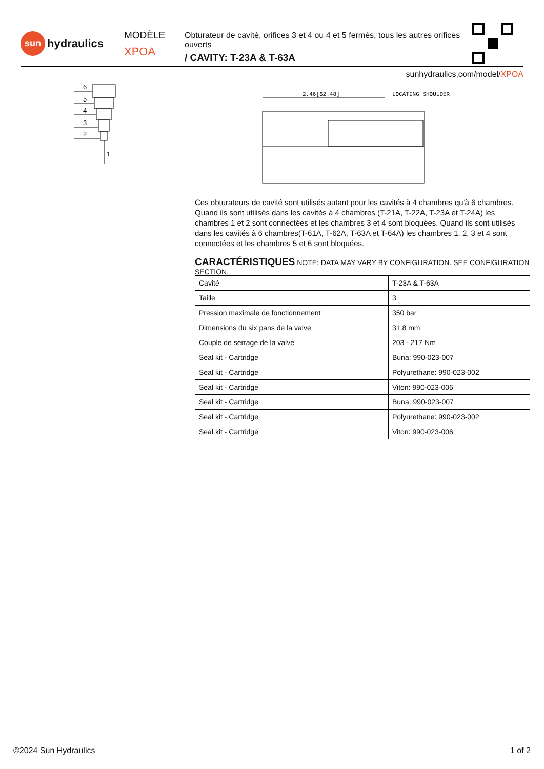sun
hydraulics
MODÈLE
XPOA
Obturateur de cavité, orifices 3 et 4 ou 4 et 5 fermés, tous les autres orifices ouverts
/ CAVITY: T-23A & T-63A
sunhydraulics.com/model/XPOA
6
5
4
3
2
1
2.46[62.48]
LOCATING SHOULDER
Ces obturateurs de cavité sont utilisés autant pour les cavités à 4 chambres qu'à 6 chambres. Quand ils sont utilisés dans les cavités à 4 chambres (T-21A, T-22A, T-23A et T-24A) les chambres 1 et 2 sont connectées et les chambres 3 et 4 sont bloquées. Quand ils sont utilisés dans les cavités à 6 chambres(T-61A, T-62A, T-63A et T-64A) les chambres 1, 2, 3 et 4 sont connectées et les chambres 5 et 6 sont bloquées.
CARACTÉRISTIQUES NOTE: DATA MAY VARY BY CONFIGURATION. SEE CONFIGURATION SECTION.
| Cavité | T-23A & T-63A |
| Taille | 3 |
| Pression maximale de fonctionnement | 350 bar |
| Dimensions du six pans de la valve | 31,8 mm |
| Couple de serrage de la valve | 203 - 217 Nm |
| Seal kit - Cartridge | Buna: 990-023-007 |
| Seal kit - Cartridge | Polyurethane: 990-023-002 |
| Seal kit - Cartridge | Viton: 990-023-006 |
| Seal kit - Cartridge | Buna: 990-023-007 |
| Seal kit - Cartridge | Polyurethane: 990-023-002 |
| Seal kit - Cartridge | Viton: 990-023-006 |
©2024 Sun Hydraulics 1 of 2